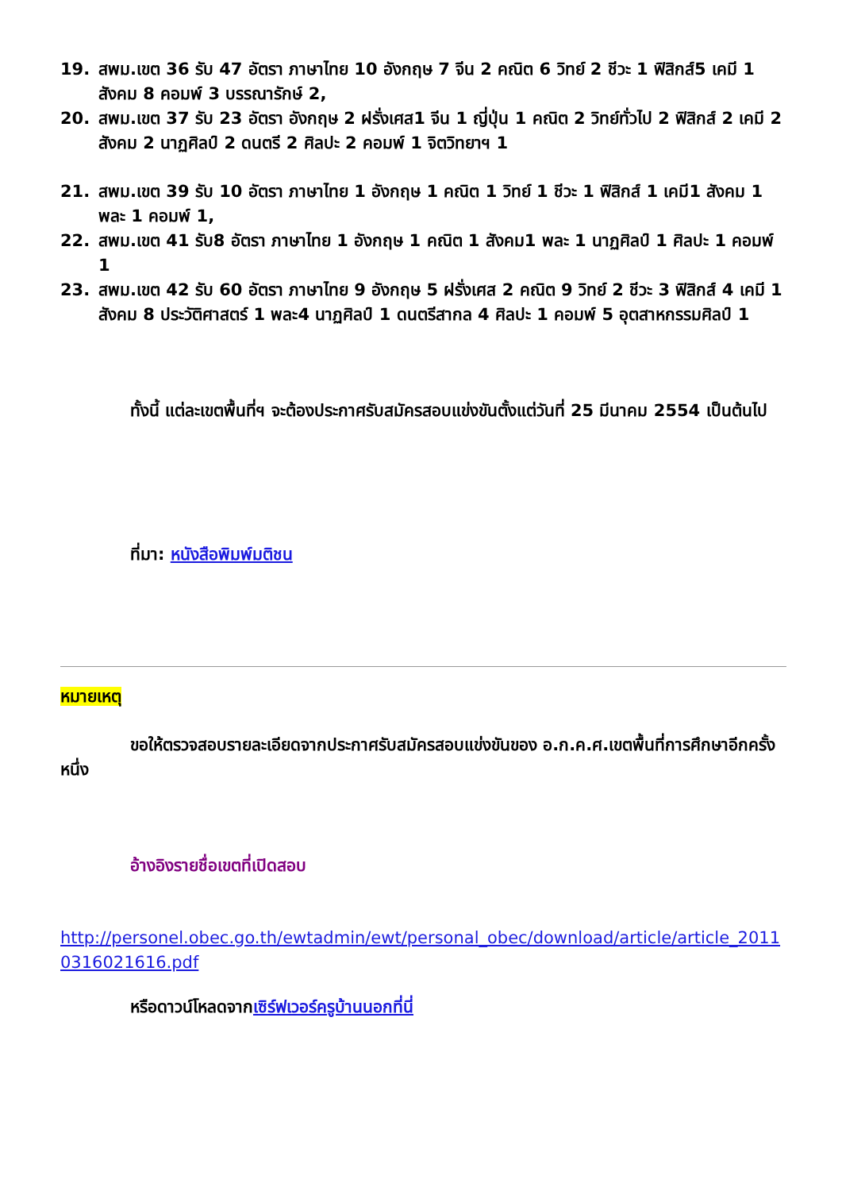19. สพม.เขต 36 รับ 47 อัตรา ภาษาไทย 10 อังกฤษ 7 จีน 2 คณิต 6 วิทย์ 2 ชีวะ 1 ฟิสิกส์5 เคมี 1 สังคม 8 คอมพ์ 3 บรรณารักษ์ 2,
20. สพม.เขต 37 รับ 23 อัตรา อังกฤษ 2 ฝรั่งเศส1 จีน 1 ญี่ปุ่น 1 คณิต 2 วิทย์ทั่วไป 2 ฟิสิกส์ 2 เคมี 2 สังคม 2 นาฏศิลป์ 2 ดนตรี 2 ศิลปะ 2 คอมพ์ 1 จิตวิทยาฯ 1
21. สพม.เขต 39 รับ 10 อัตรา ภาษาไทย 1 อังกฤษ 1 คณิต 1 วิทย์ 1 ชีวะ 1 ฟิสิกส์ 1 เคมี1 สังคม 1 พละ 1 คอมพ์ 1,
22. สพม.เขต 41 รับ8 อัตรา ภาษาไทย 1 อังกฤษ 1 คณิต 1 สังคม1 พละ 1 นาฏศิลป์ 1 ศิลปะ 1 คอมพ์ 1
23. สพม.เขต 42 รับ 60 อัตรา ภาษาไทย 9 อังกฤษ 5 ฝรั่งเศส 2 คณิต 9 วิทย์ 2 ชีวะ 3 ฟิสิกส์ 4 เคมี 1 สังคม 8 ประวัติศาสตร์ 1 พละ4 นาฏศิลป์ 1 ดนตรีสากล 4 ศิลปะ 1 คอมพ์ 5 อุตสาหกรรมศิลป์ 1
ทั้งนี้ แต่ละเขตพื้นที่ฯ จะต้องประกาศรับสมัครสอบแข่งขันตั้งแต่วันที่ 25 มีนาคม 2554 เป็นต้นไป
ที่มา: หนังสือพิมพ์มติชน
หมายเหตุ
ขอให้ตรวจสอบรายละเอียดจากประกาศรับสมัครสอบแข่งขันของ อ.ก.ค.ศ.เขตพื้นที่การศึกษาอีกครั้งหนึ่ง
อ้างอิงรายชื่อเขตที่เปิดสอบ
http://personel.obec.go.th/ewtadmin/ewt/personal_obec/download/article/article_20110316021616.pdf
หรือดาวน์โหลดจากเซิร์ฟเวอร์ครูบ้านนอกที่นี่